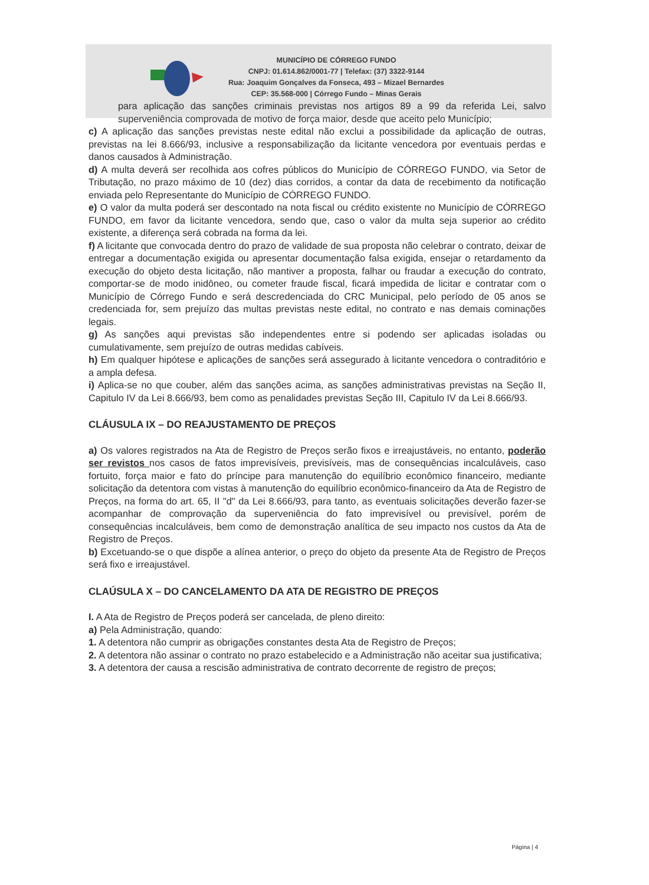MUNICÍPIO DE CÓRREGO FUNDO
CNPJ: 01.614.862/0001-77 | Telefax: (37) 3322-9144
Rua: Joaquim Gonçalves da Fonseca, 493 – Mizael Bernardes
CEP: 35.568-000 | Córrego Fundo – Minas Gerais
para aplicação das sanções criminais previstas nos artigos 89 a 99 da referida Lei, salvo superveniência comprovada de motivo de força maior, desde que aceito pelo Município;
c) A aplicação das sanções previstas neste edital não exclui a possibilidade da aplicação de outras, previstas na lei 8.666/93, inclusive a responsabilização da licitante vencedora por eventuais perdas e danos causados à Administração.
d) A multa deverá ser recolhida aos cofres públicos do Município de CÓRREGO FUNDO, via Setor de Tributação, no prazo máximo de 10 (dez) dias corridos, a contar da data de recebimento da notificação enviada pelo Representante do Município de CÓRREGO FUNDO.
e) O valor da multa poderá ser descontado na nota fiscal ou crédito existente no Município de CÓRREGO FUNDO, em favor da licitante vencedora, sendo que, caso o valor da multa seja superior ao crédito existente, a diferença será cobrada na forma da lei.
f) A licitante que convocada dentro do prazo de validade de sua proposta não celebrar o contrato, deixar de entregar a documentação exigida ou apresentar documentação falsa exigida, ensejar o retardamento da execução do objeto desta licitação, não mantiver a proposta, falhar ou fraudar a execução do contrato, comportar-se de modo inidôneo, ou cometer fraude fiscal, ficará impedida de licitar e contratar com o Município de Córrego Fundo e será descredenciada do CRC Municipal, pelo período de 05 anos se credenciada for, sem prejuízo das multas previstas neste edital, no contrato e nas demais cominações legais.
g) As sanções aqui previstas são independentes entre si podendo ser aplicadas isoladas ou cumulativamente, sem prejuízo de outras medidas cabíveis.
h) Em qualquer hipótese e aplicações de sanções será assegurado à licitante vencedora o contraditório e a ampla defesa.
i) Aplica-se no que couber, além das sanções acima, as sanções administrativas previstas na Seção II, Capitulo IV da Lei 8.666/93, bem como as penalidades previstas Seção III, Capitulo IV da Lei 8.666/93.
CLÁUSULA IX – DO REAJUSTAMENTO DE PREÇOS
a) Os valores registrados na Ata de Registro de Preços serão fixos e irreajustáveis, no entanto, poderão ser revistos nos casos de fatos imprevisíveis, previsíveis, mas de consequências incalculáveis, caso fortuito, força maior e fato do príncipe para manutenção do equilíbrio econômico financeiro, mediante solicitação da detentora com vistas à manutenção do equilíbrio econômico-financeiro da Ata de Registro de Preços, na forma do art. 65, II "d" da Lei 8.666/93, para tanto, as eventuais solicitações deverão fazer-se acompanhar de comprovação da superveniência do fato imprevisível ou previsível, porém de consequências incalculáveis, bem como de demonstração analítica de seu impacto nos custos da Ata de Registro de Preços.
b) Excetuando-se o que dispõe a alínea anterior, o preço do objeto da presente Ata de Registro de Preços será fixo e irreajustável.
CLAÚSULA X – DO CANCELAMENTO DA ATA DE REGISTRO DE PREÇOS
I. A Ata de Registro de Preços poderá ser cancelada, de pleno direito:
a) Pela Administração, quando:
1. A detentora não cumprir as obrigações constantes desta Ata de Registro de Preços;
2. A detentora não assinar o contrato no prazo estabelecido e a Administração não aceitar sua justificativa;
3. A detentora der causa a rescisão administrativa de contrato decorrente de registro de preços;
Página | 4